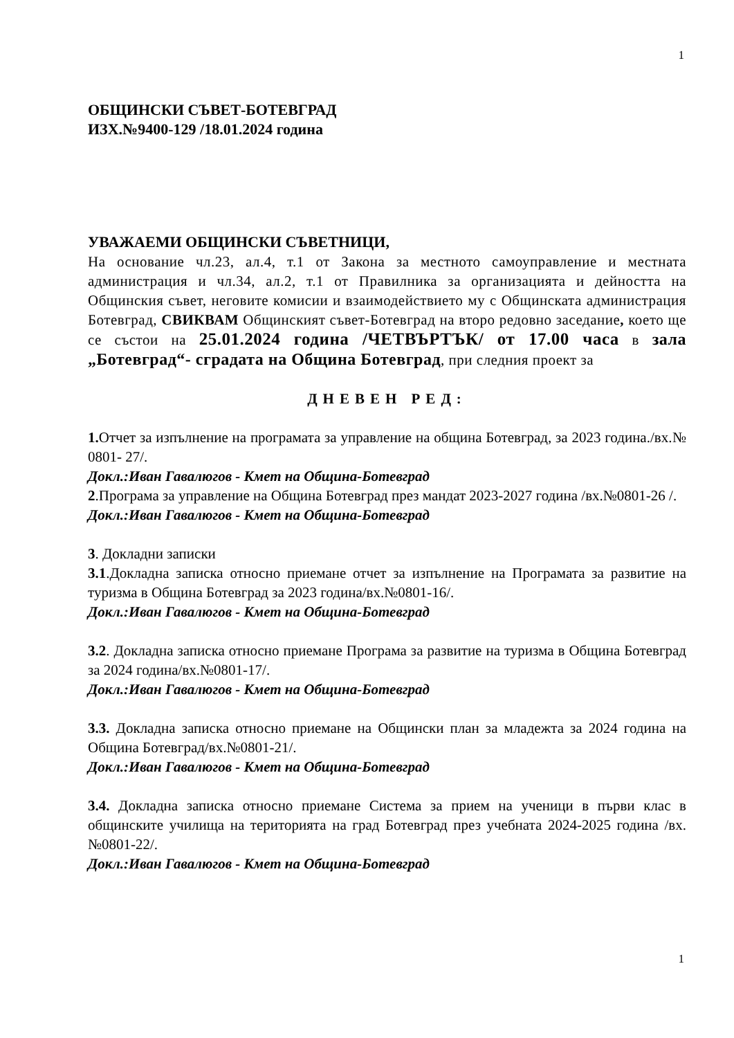1
ОБЩИНСКИ СЪВЕТ-БОТЕВГРАД
ИЗХ.№9400-129 /18.01.2024 година
УВАЖАЕМИ ОБЩИНСКИ СЪВЕТНИЦИ,
На основание чл.23, ал.4, т.1 от Закона за местното самоуправление и местната администрация и чл.34, ал.2, т.1 от Правилника за организацията и дейността на Общинския съвет, неговите комисии и взаимодействието му с Общинската администрация Ботевград, СВИКВАМ Общинският съвет-Ботевград на второ редовно заседание, което ще се състои на 25.01.2024 година /ЧЕТВЪРТЪК/ от 17.00 часа в зала „Ботевград“- сградата на Община Ботевград, при следния проект за
ДНЕВЕН РЕД:
1. Отчет за изпълнение на програмата за управление на община Ботевград, за 2023 година./вх.№ 0801- 27/.
Докл.:Иван Гавалюгов - Кмет на Община-Ботевград
2.Програма за управление на Община Ботевград през мандат 2023-2027 година /вх.№0801-26 /.
Докл.:Иван Гавалюгов - Кмет на Община-Ботевград
3. Докладни записки
3.1.Докладна записка относно приемане отчет за изпълнение на Програмата за развитие на туризма в Община Ботевград за 2023 година/вх.№0801-16/.
Докл.:Иван Гавалюгов - Кмет на Община-Ботевград
3.2. Докладна записка относно приемане Програма за развитие на туризма в Община Ботевград за 2024 година/вх.№0801-17/.
Докл.:Иван Гавалюгов - Кмет на Община-Ботевград
3.3. Докладна записка относно приемане на Общински план за младежта за 2024 година на Община Ботевград/вх.№0801-21/.
Докл.:Иван Гавалюгов - Кмет на Община-Ботевград
3.4. Докладна записка относно приемане Система за прием на ученици в първи клас в общинските училища на територията на град Ботевград през учебната 2024-2025 година /вх.№0801-22/.
Докл.:Иван Гавалюгов - Кмет на Община-Ботевград
1